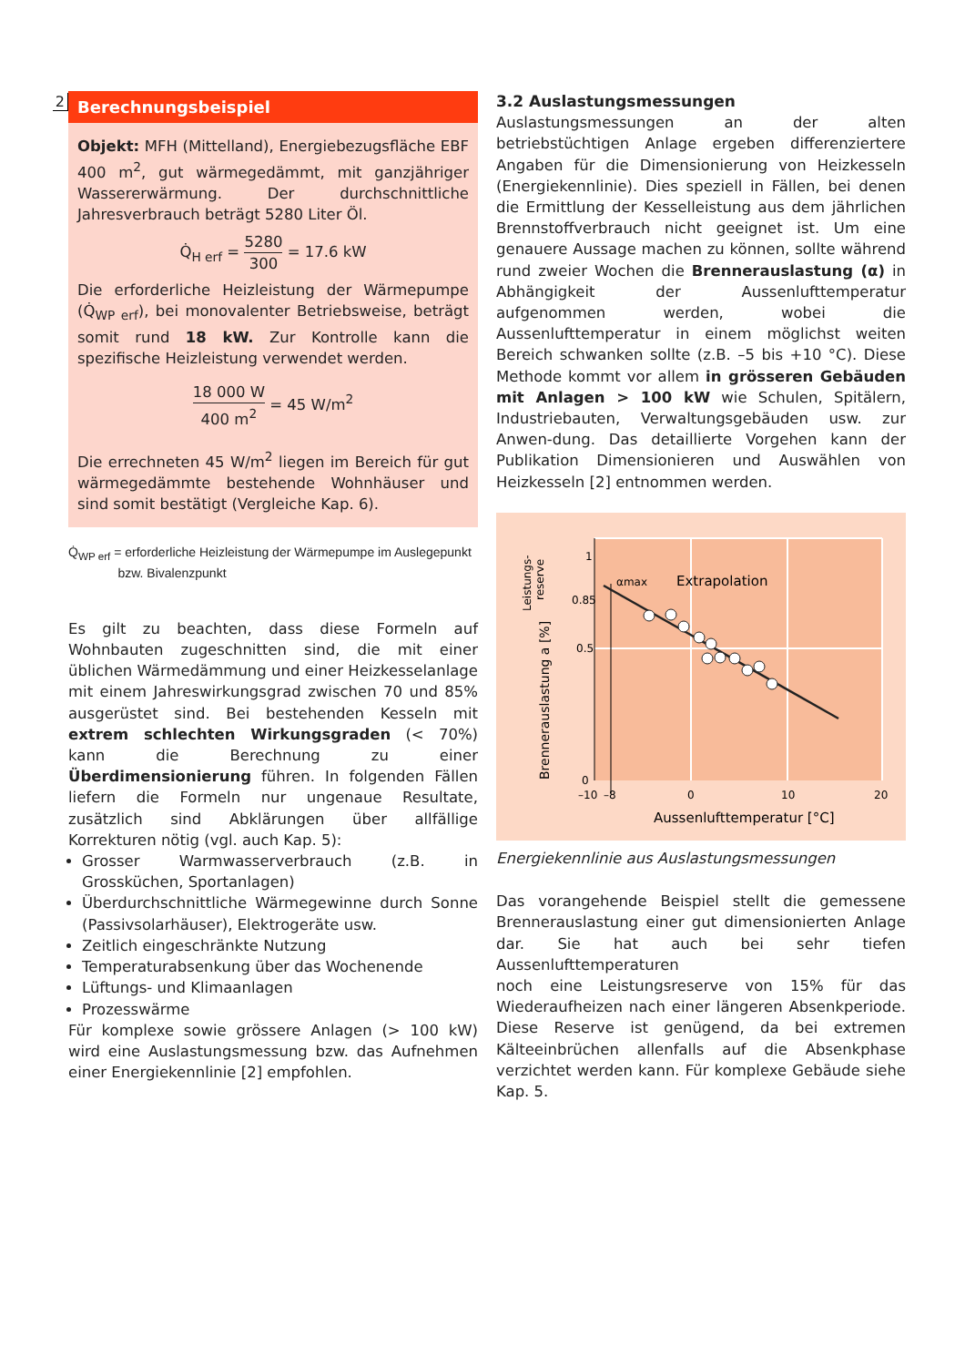2
Berechnungsbeispiel
Objekt: MFH (Mittelland), Energiebezugsfläche EBF 400 m<sup>2</sup>, gut wärmegedämmt, mit ganzjähriger Wassererwärmung. Der durchschnittliche Jahresverbrauch beträgt 5280 Liter Öl.
Q̇<sub>H erf</sub> = 5280 300 = 17.6 kW
Die erforderliche Heizleistung der Wärmepumpe (Q̇<sub>WP erf</sub>), bei monovalenter Betriebsweise, beträgt somit rund 18 kW. Zur Kontrolle kann die spezifische Heizleistung verwendet werden.
18 000 W 400 m<sup>2</sup> = 45 W/m<sup>2</sup>
Die errechneten 45 W/m<sup>2</sup> liegen im Bereich für gut wärmegedämmte bestehende Wohnhäuser und sind somit bestätigt (Vergleiche Kap. 6).
Q̇<sub>WP erf</sub> = erforderliche Heizleistung der Wärmepumpe im Auslegepunkt
bzw. Bivalenzpunkt
Es gilt zu beachten, dass diese Formeln auf Wohnbauten zugeschnitten sind, die mit einer üblichen Wärmedämmung und einer Heizkesselanlage mit einem Jahreswirkungsgrad zwischen 70 und 85% ausgerüstet sind. Bei bestehenden Kesseln mit extrem schlechten Wirkungsgraden (< 70%) kann die Berechnung zu einer Überdimensionierung führen. In folgenden Fällen liefern die Formeln nur ungenaue Resultate, zusätzlich sind Abklärungen über allfällige Korrekturen nötig (vgl. auch Kap. 5):
Grosser Warmwasserverbrauch (z.B. in Grossküchen, Sportanlagen)
Überdurchschnittliche Wärmegewinne durch Sonne (Passivsolarhäuser), Elektrogeräte usw.
Zeitlich eingeschränkte Nutzung
Temperaturabsenkung über das Wochenende
Lüftungs- und Klimaanlagen
Prozesswärme
Für komplexe sowie grössere Anlagen (> 100 kW) wird eine Auslastungsmessung bzw. das Aufnehmen einer Energiekennlinie [2] empfohlen.
3.2 Auslastungsmessungen
Auslastungsmessungen an der alten betriebstüchtigen Anlage ergeben differenziertere Angaben für die Dimensionierung von Heizkesseln (Energiekennlinie). Dies speziell in Fällen, bei denen die Ermittlung der Kesselleistung aus dem jährlichen Brennstoffverbrauch nicht geeignet ist. Um eine genauere Aussage machen zu können, sollte während rund zweier Wochen die Brennerauslastung (α) in Abhängigkeit der Aussenlufttemperatur aufgenommen werden, wobei die Aussenlufttemperatur in einem möglichst weiten Bereich schwanken sollte (z.B. –5 bis +10 °C). Diese Methode kommt vor allem in grösseren Gebäuden mit Anlagen > 100 kW wie Schulen, Spitälern, Industriebauten, Verwaltungsgebäuden usw. zur Anwen-dung. Das detaillierte Vorgehen kann der Publikation Dimensionieren und Auswählen von Heizkesseln [2] entnommen werden.
1
0.85
0.5
0
–10
–8
0
10
20
αmax
Extrapolation
Aussenlufttemperatur [°C]
Brennerauslastung a [%]
Leistungs-
reserve
Energiekennlinie aus Auslastungsmessungen
Das vorangehende Beispiel stellt die gemessene Brennerauslastung einer gut dimensionierten Anlage dar. Sie hat auch bei sehr tiefen Aussenlufttemperaturen
noch eine Leistungsreserve von 15% für das Wiederaufheizen nach einer längeren Absenkperiode. Diese Reserve ist genügend, da bei extremen Kälteeinbrüchen allenfalls auf die Absenkphase verzichtet werden kann. Für komplexe Gebäude siehe Kap. 5.